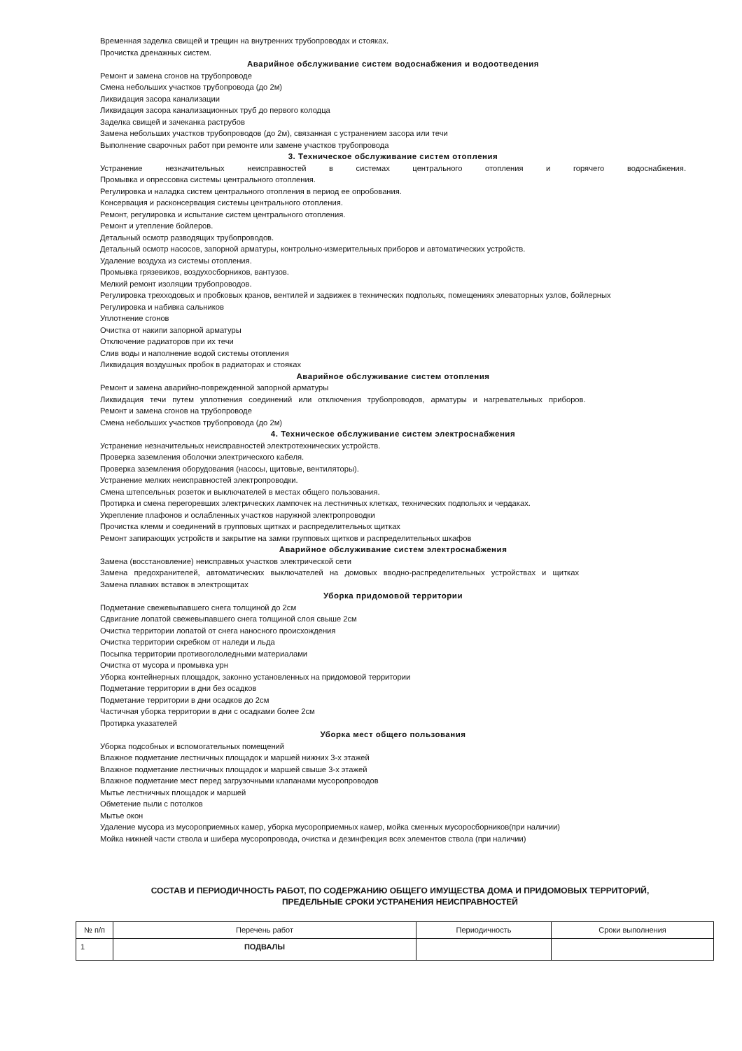Временная заделка свищей и трещин на внутренних трубопроводах и стояках.
Прочистка дренажных систем.
Аварийное обслуживание систем водоснабжения и водоотведения
Ремонт и замена сгонов на трубопроводе
Смена небольших участков трубопровода (до 2м)
Ликвидация засора канализации
Ликвидация засора канализационных труб до первого колодца
Заделка свищей и зачеканка раструбов
Замена небольших участков трубопроводов (до 2м), связанная с устранением засора или течи
Выполнение сварочных работ при ремонте или замене участков трубопровода
3. Техническое обслуживание систем отопления
Устранение незначительных неисправностей в системах центрального отопления и горячего водоснабжения.
Промывка и опрессовка системы центрального отопления.
Регулировка и наладка систем центрального отопления в период ее опробования.
Консервация и расконсервация системы центрального отопления.
Ремонт, регулировка и испытание систем центрального отопления.
Ремонт и утепление бойлеров.
Детальный осмотр разводящих трубопроводов.
Детальный осмотр насосов, запорной арматуры, контрольно-измерительных приборов и автоматических устройств.
Удаление воздуха из системы отопления.
Промывка грязевиков, воздухосборников, вантузов.
Мелкий ремонт изоляции трубопроводов.
Регулировка трехходовых и пробковых кранов, вентилей и задвижек в технических подпольях, помещениях элеваторных узлов, бойлерных
Регулировка и набивка сальников
Уплотнение сгонов
Очистка от накипи запорной арматуры
Отключение радиаторов при их течи
Слив воды и наполнение водой системы отопления
Ликвидация воздушных пробок в радиаторах и стояках
Аварийное обслуживание систем отопления
Ремонт и замена аварийно-поврежденной запорной арматуры
Ликвидация течи путем уплотнения соединений или отключения трубопроводов, арматуры и нагревательных приборов.
Ремонт и замена сгонов на трубопроводе
Смена небольших участков трубопровода (до 2м)
4. Техническое обслуживание систем электроснабжения
Устранение незначительных неисправностей электротехнических устройств.
Проверка заземления оболочки электрического кабеля.
Проверка заземления оборудования (насосы, щитовые, вентиляторы).
Устранение мелких неисправностей электропроводки.
Смена штепсельных розеток и выключателей в местах общего пользования.
Протирка и смена перегоревших электрических лампочек на лестничных клетках, технических подпольях и чердаках.
Укрепление плафонов и ослабленных участков наружной электропроводки
Прочистка клемм и соединений в групповых щитках и распределительных щитках
Ремонт запирающих устройств и закрытие на замки групповых щитков и распределительных шкафов
Аварийное обслуживание систем электроснабжения
Замена (восстановление) неисправных участков электрической сети
Замена предохранителей, автоматических выключателей на домовых вводно-распределительных устройствах и щитках
Замена плавких вставок в электрощитах
Уборка придомовой территории
Подметание свежевыпавшего снега толщиной до 2см
Сдвигание лопатой свежевыпавшего снега толщиной слоя свыше 2см
Очистка территории лопатой от снега наносного происхождения
Очистка территории скребком от наледи и льда
Посыпка территории противогололедными материалами
Очистка от мусора и промывка урн
Уборка контейнерных площадок, законно установленных на придомовой территории
Подметание территории в дни без осадков
Подметание территории в дни осадков до 2см
Частичная уборка территории в дни с осадками более 2см
Протирка указателей
Уборка мест общего пользования
Уборка подсобных и вспомогательных помещений
Влажное подметание лестничных площадок и маршей нижних 3-х этажей
Влажное подметание лестничных площадок и маршей свыше 3-х этажей
Влажное подметание мест перед загрузочными клапанами мусоропроводов
Мытье лестничных площадок и маршей
Обметение пыли с потолков
Мытье окон
Удаление мусора из мусороприемных камер, уборка мусороприемных камер, мойка сменных мусоросборников(при наличии)
Мойка нижней части ствола и шибера мусоропровода, очистка и дезинфекция всех элементов ствола (при наличии)
СОСТАВ И ПЕРИОДИЧНОСТЬ РАБОТ, ПО СОДЕРЖАНИЮ ОБЩЕГО ИМУЩЕСТВА ДОМА И ПРИДОМОВЫХ ТЕРРИТОРИЙ,
ПРЕДЕЛЬНЫЕ СРОКИ УСТРАНЕНИЯ НЕИСПРАВНОСТЕЙ
| № п/п | Перечень работ | Периодичность | Сроки выполнения |
| --- | --- | --- | --- |
| 1 | ПОДВАЛЫ | | |